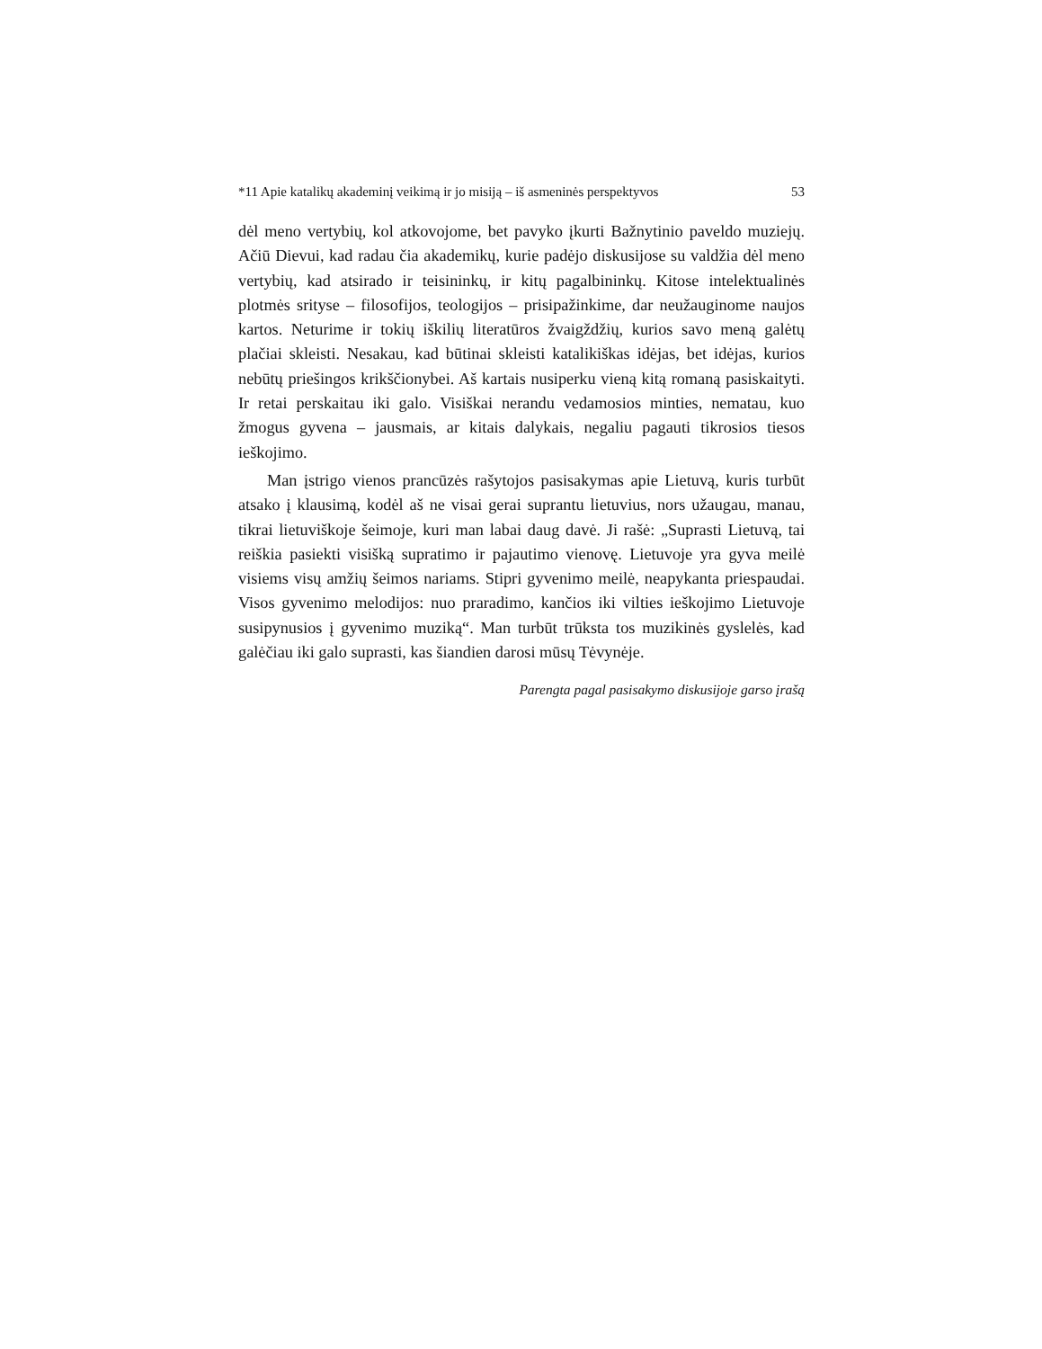*11 Apie katalikų akademinį veikimą ir jo misiją – iš asmeninės perspektyvos 53
dėl meno vertybių, kol atkovojome, bet pavyko įkurti Bažnytinio paveldo muziejų. Ačiū Dievui, kad radau čia akademikų, kurie padėjo diskusijose su valdžia dėl meno vertybių, kad atsirado ir teisininkų, ir kitų pagalbininkų. Kitose intelektualinės plotmės srityse – filosofijos, teologijos – prisipažinkime, dar neužauginome naujos kartos. Neturime ir tokių iškilių literatūros žvaigždžių, kurios savo meną galėtų plačiai skleisti. Nesakau, kad būtinai skleisti katalikiškas idėjas, bet idėjas, kurios nebūtų priešingos krikščionybei. Aš kartais nusiperku vieną kitą romaną pasiskaityti. Ir retai perskaitau iki galo. Visiškai nerandu vedamosios minties, nematau, kuo žmogus gyvena – jausmais, ar kitais dalykais, negaliu pagauti tikrosios tiesos ieškojimo.
Man įstrigo vienos prancūzės rašytojos pasisakymas apie Lietuvą, kuris turbūt atsako į klausimą, kodėl aš ne visai gerai suprantu lietuvius, nors užaugau, manau, tikrai lietuviškoje šeimoje, kuri man labai daug davė. Ji rašė: „Suprasti Lietuvą, tai reiškia pasiekti visišką supratimo ir pajautimo vienovę. Lietuvoje yra gyva meilė visiems visų amžių šeimos nariams. Stipri gyvenimo meilė, neapykanta priespaudai. Visos gyvenimo melodijos: nuo praradimo, kančios iki vilties ieškojimo Lietuvoje susipynusios į gyvenimo muziką“. Man turbūt trūksta tos muzikinės gyslelės, kad galėčiau iki galo suprasti, kas šiandien darosi mūsų Tėvynėje.
Parengta pagal pasisakymo diskusijoje garso įrašą